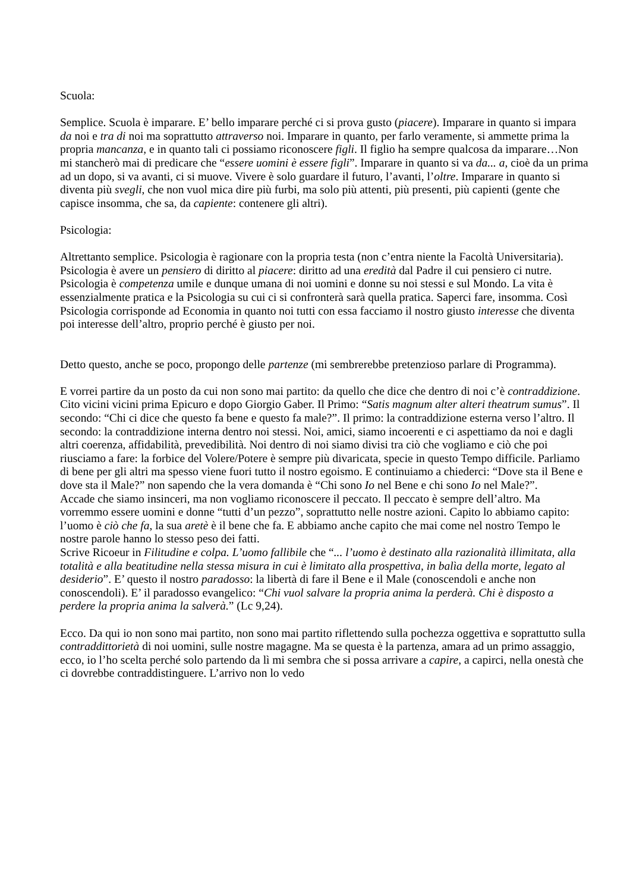Scuola:
Semplice. Scuola è imparare. E’ bello imparare perché ci si prova gusto (piacere). Imparare in quanto si impara da noi e tra di noi ma soprattutto attraverso noi. Imparare in quanto, per farlo veramente, si ammette prima la propria mancanza, e in quanto tali ci possiamo riconoscere figli. Il figlio ha sempre qualcosa da imparare…Non mi stancherò mai di predicare che “essere uomini è essere figli”. Imparare in quanto si va da... a, cioè da un prima ad un dopo, si va avanti, ci si muove. Vivere è solo guardare il futuro, l’avanti, l’oltre. Imparare in quanto si diventa più svegli, che non vuol mica dire più furbi, ma solo più attenti, più presenti, più capienti (gente che capisce insomma, che sa, da capiente: contenere gli altri).
Psicologia:
Altrettanto semplice. Psicologia è ragionare con la propria testa (non c’entra niente la Facoltà Universitaria). Psicologia è avere un pensiero di diritto al piacere: diritto ad una eredità dal Padre il cui pensiero ci nutre. Psicologia è competenza umile e dunque umana di noi uomini e donne su noi stessi e sul Mondo. La vita è essenzialmente pratica e la Psicologia su cui ci si confronterà sarà quella pratica. Saperci fare, insomma. Così Psicologia corrisponde ad Economia in quanto noi tutti con essa facciamo il nostro giusto interesse che diventa poi interesse dell’altro, proprio perché è giusto per noi.
Detto questo, anche se poco, propongo delle partenze (mi sembrerebbe pretenzioso parlare di Programma).
E vorrei partire da un posto da cui non sono mai partito: da quello che dice che dentro di noi c’è contraddizione. Cito vicini vicini prima Epicuro e dopo Giorgio Gaber. Il Primo: “Satis magnum alter alteri theatrum sumus”. Il secondo: “Chi ci dice che questo fa bene e questo fa male?”. Il primo: la contraddizione esterna verso l’altro. Il secondo: la contraddizione interna dentro noi stessi. Noi, amici, siamo incoerenti e ci aspettiamo da noi e dagli altri coerenza, affidabilità, prevedibilità. Noi dentro di noi siamo divisi tra ciò che vogliamo e ciò che poi riusciamo a fare: la forbice del Volere/Potere è sempre più divaricata, specie in questo Tempo difficile. Parliamo di bene per gli altri ma spesso viene fuori tutto il nostro egoismo. E continuiamo a chiederci: “Dove sta il Bene e dove sta il Male?” non sapendo che la vera domanda è “Chi sono Io nel Bene e chi sono Io nel Male?”.
Accade che siamo insinceri, ma non vogliamo riconoscere il peccato. Il peccato è sempre dell’altro. Ma vorremmo essere uomini e donne “tutti d’un pezzo”, soprattutto nelle nostre azioni. Capito lo abbiamo capito: l’uomo è ciò che fa, la sua aretè è il bene che fa. E abbiamo anche capito che mai come nel nostro Tempo le nostre parole hanno lo stesso peso dei fatti.
Scrive Ricoeur in Filitudine e colpa. L’uomo fallibile che “... l’uomo è destinato alla razionalità illimitata, alla totalità e alla beatitudine nella stessa misura in cui è limitato alla prospettiva, in balìa della morte, legato al desiderio”. E’ questo il nostro paradosso: la libertà di fare il Bene e il Male (conoscendoli e anche non conoscendoli). E’ il paradosso evangelico: “Chi vuol salvare la propria anima la perderà. Chi è disposto a perdere la propria anima la salverà.” (Lc 9,24).
Ecco. Da qui io non sono mai partito, non sono mai partito riflettendo sulla pochezza oggettiva e soprattutto sulla contraddittorietà di noi uomini, sulle nostre magagne. Ma se questa è la partenza, amara ad un primo assaggio, ecco, io l’ho scelta perché solo partendo da lì mi sembra che si possa arrivare a capire, a capirci, nella onestà che ci dovrebbe contraddistinguere. L’arrivo non lo vedo